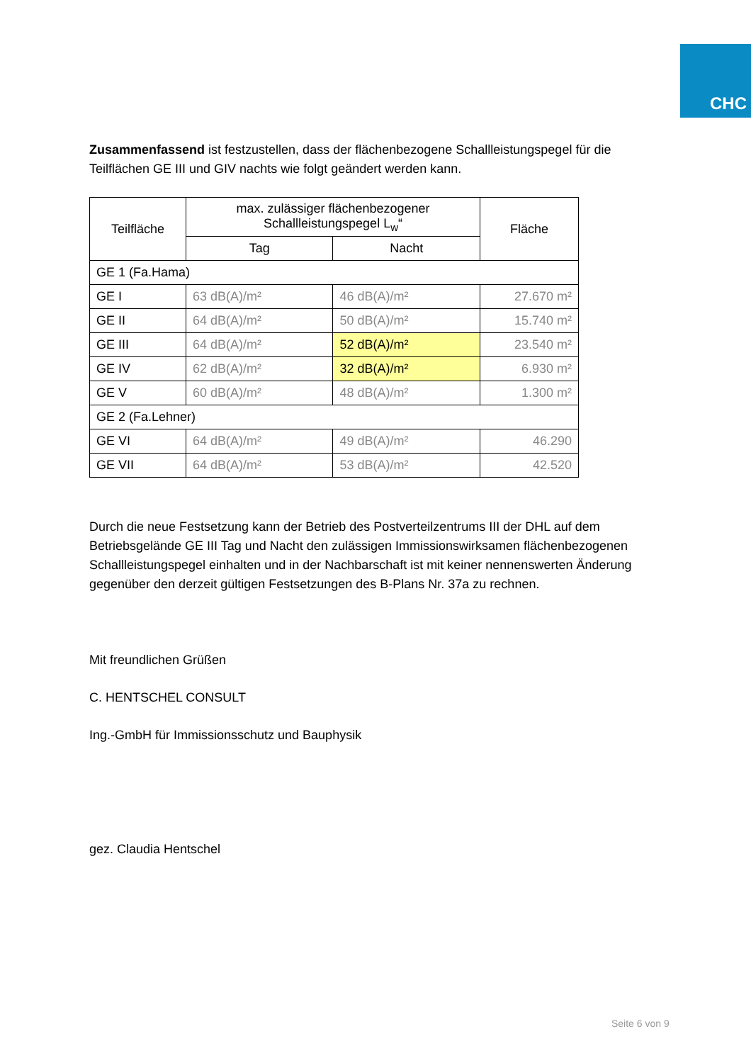CHC
Zusammenfassend ist festzustellen, dass der flächenbezogene Schallleistungspegel für die Teilflächen GE III und GIV nachts wie folgt geändert werden kann.
| Teilfläche | max. zulässiger flächenbezogener Schallleistungspegel L<sub>w</sub>“ | | Fläche |
| --- | --- | --- | --- |
| | Tag | Nacht | |
| GE 1 (Fa.Hama) | | | |
| GE I | 63 dB(A)/m² | 46 dB(A)/m² | 27.670 m² |
| GE II | 64 dB(A)/m² | 50 dB(A)/m² | 15.740 m² |
| GE III | 64 dB(A)/m² | 52 dB(A)/m² | 23.540 m² |
| GE IV | 62 dB(A)/m² | 32 dB(A)/m² | 6.930 m² |
| GE V | 60 dB(A)/m² | 48 dB(A)/m² | 1.300 m² |
| GE 2 (Fa.Lehner) | | | |
| GE VI | 64 dB(A)/m² | 49 dB(A)/m² | 46.290 |
| GE VII | 64 dB(A)/m² | 53 dB(A)/m² | 42.520 |
Durch die neue Festsetzung kann der Betrieb des Postverteilzentrums III der DHL auf dem Betriebsgelände GE III Tag und Nacht den zulässigen Immissionswirksamen flächenbezoge­nen Schallleistungspegel einhalten und in der Nachbarschaft ist mit keiner nennenswerten Änderung gegenüber den derzeit gültigen Festsetzungen des B-Plans Nr. 37a zu rechnen.
Mit freundlichen Grüßen
C. HENTSCHEL CONSULT
Ing.-GmbH für Immissionsschutz und Bauphysik
gez. Claudia Hentschel
Seite 6 von 9